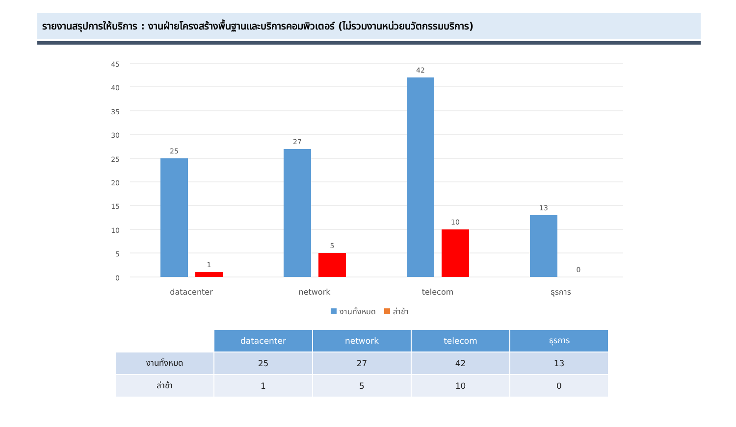รายงานสรุปการให้บริการ : งานฝ่ายโครงสร้างพื้นฐานและบริการคอมพิวเตอร์ (ไม่รวมงานหน่วยนวัตกรรมบริการ)
45
40
35
30
25
20
15
10
5
0
25
1
27
5
42
10
13
0
datacenter
network
telecom
ธุรการ
งานทั้งหมด
ล่าช้า
| | datacenter | network | telecom | ธุรการ |
| งานทั้งหมด | 25 | 27 | 42 | 13 |
| ล่าช้า | 1 | 5 | 10 | 0 |